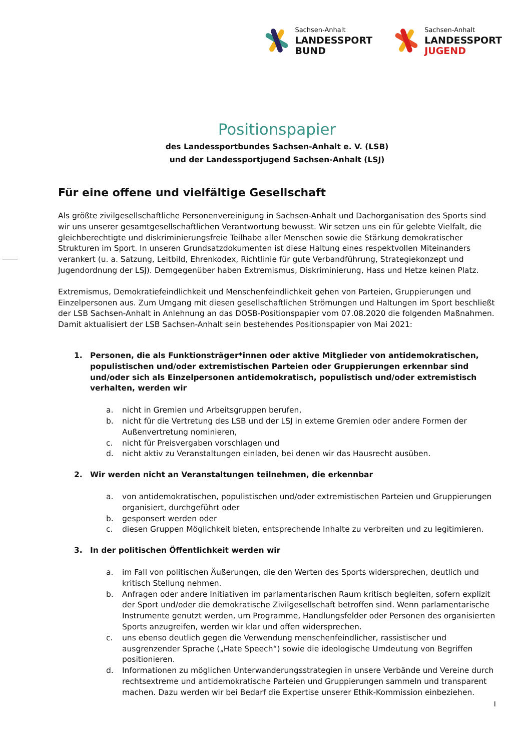Sachsen-Anhalt
LANDESSPORT
BUND
Sachsen-Anhalt
LANDESSPORT
JUGEND
Positionspapier
des Landessportbundes Sachsen-Anhalt e. V. (LSB)
und der Landessportjugend Sachsen-Anhalt (LSJ)
Für eine offene und vielfältige Gesellschaft
Als größte zivilgesellschaftliche Personenvereinigung in Sachsen-Anhalt und Dachorganisation des Sports sind wir uns unserer gesamtgesellschaftlichen Verantwortung bewusst. Wir setzen uns ein für gelebte Vielfalt, die gleichberechtigte und diskriminierungsfreie Teilhabe aller Menschen sowie die Stärkung demokratischer Strukturen im Sport. In unseren Grundsatzdokumenten ist diese Haltung eines respektvollen Miteinanders verankert (u. a. Satzung, Leitbild, Ehrenkodex, Richtlinie für gute Verbandführung, Strategiekonzept und Jugendordnung der LSJ). Demgegenüber haben Extremismus, Diskriminierung, Hass und Hetze keinen Platz.
Extremismus, Demokratiefeindlichkeit und Menschenfeindlichkeit gehen von Parteien, Gruppierungen und Einzelpersonen aus. Zum Umgang mit diesen gesellschaftlichen Strömungen und Haltungen im Sport beschließt der LSB Sachsen-Anhalt in Anlehnung an das DOSB-Positionspapier vom 07.08.2020 die folgenden Maßnahmen. Damit aktualisiert der LSB Sachsen-Anhalt sein bestehendes Positionspapier von Mai 2021:
1. Personen, die als Funktionsträger*innen oder aktive Mitglieder von antidemokratischen, populistischen und/oder extremistischen Parteien oder Gruppierungen erkennbar sind und/oder sich als Einzelpersonen antidemokratisch, populistisch und/oder extremistisch verhalten, werden wir
a. nicht in Gremien und Arbeitsgruppen berufen,
b. nicht für die Vertretung des LSB und der LSJ in externe Gremien oder andere Formen der Außenvertretung nominieren,
c. nicht für Preisvergaben vorschlagen und
d. nicht aktiv zu Veranstaltungen einladen, bei denen wir das Hausrecht ausüben.
2. Wir werden nicht an Veranstaltungen teilnehmen, die erkennbar
a. von antidemokratischen, populistischen und/oder extremistischen Parteien und Gruppierungen organisiert, durchgeführt oder
b. gesponsert werden oder
c. diesen Gruppen Möglichkeit bieten, entsprechende Inhalte zu verbreiten und zu legitimieren.
3. In der politischen Öffentlichkeit werden wir
a. im Fall von politischen Äußerungen, die den Werten des Sports widersprechen, deutlich und kritisch Stellung nehmen.
b. Anfragen oder andere Initiativen im parlamentarischen Raum kritisch begleiten, sofern explizit der Sport und/oder die demokratische Zivilgesellschaft betroffen sind. Wenn parlamentarische Instrumente genutzt werden, um Programme, Handlungsfelder oder Personen des organisierten Sports anzugreifen, werden wir klar und offen widersprechen.
c. uns ebenso deutlich gegen die Verwendung menschenfeindlicher, rassistischer und ausgrenzender Sprache („Hate Speech“) sowie die ideologische Umdeutung von Begriffen positionieren.
d. Informationen zu möglichen Unterwanderungsstrategien in unsere Verbände und Vereine durch rechtsextreme und antidemokratische Parteien und Gruppierungen sammeln und transparent machen. Dazu werden wir bei Bedarf die Expertise unserer Ethik-Kommission einbeziehen.
I